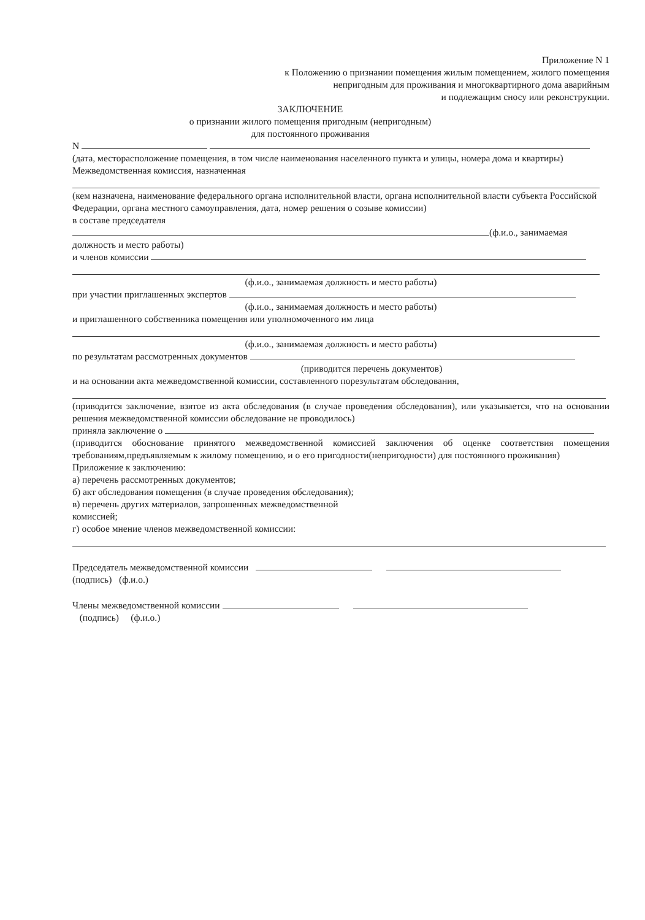Приложение N 1
к Положению о признании помещения жилым помещением, жилого помещения
непригодным для проживания и многоквартирного дома аварийным
и подлежащим сносу или реконструкции.
ЗАКЛЮЧЕНИЕ
о признании жилого помещения пригодным (непригодным)
для постоянного проживания
N
(дата, месторасположение помещения, в том числе наименования населенного пункта и улицы, номера дома и квартиры)
Межведомственная комиссия, назначенная
(кем назначена, наименование федерального органа исполнительной власти, органа исполнительной власти субъекта Российской Федерации, органа местного самоуправления, дата, номер решения о созыве комиссии)
в составе председателя
(ф.и.о., занимаемая
должность и место работы)
и членов комиссии
(ф.и.о., занимаемая должность и место работы)
при участии приглашенных экспертов
(ф.и.о., занимаемая должность и место работы)
и приглашенного собственника помещения или уполномоченного им лица
(ф.и.о., занимаемая должность и место работы)
по результатам рассмотренных документов
(приводится перечень документов)
и на основании акта межведомственной комиссии, составленного порезультатам обследования,
(приводится заключение, взятое из акта обследования (в случае проведения обследования), или указывается, что на основании решения межведомственной комиссии обследование не проводилось)
приняла заключение о
(приводится обоснование принятого межведомственной комиссией заключения об оценке соответствия помещения требованиям,предъявляемым к жилому помещению, и о его пригодности(непригодности) для постоянного проживания)
Приложение к заключению:
а) перечень рассмотренных документов;
б) акт обследования помещения (в случае проведения обследования);
в) перечень других материалов, запрошенных межведомственной
комиссией;
г) особое мнение членов межведомственной комиссии:
Председатель межведомственной комиссии
(подпись) (ф.и.о.)
Члены межведомственной комиссии
(подпись) (ф.и.о.)